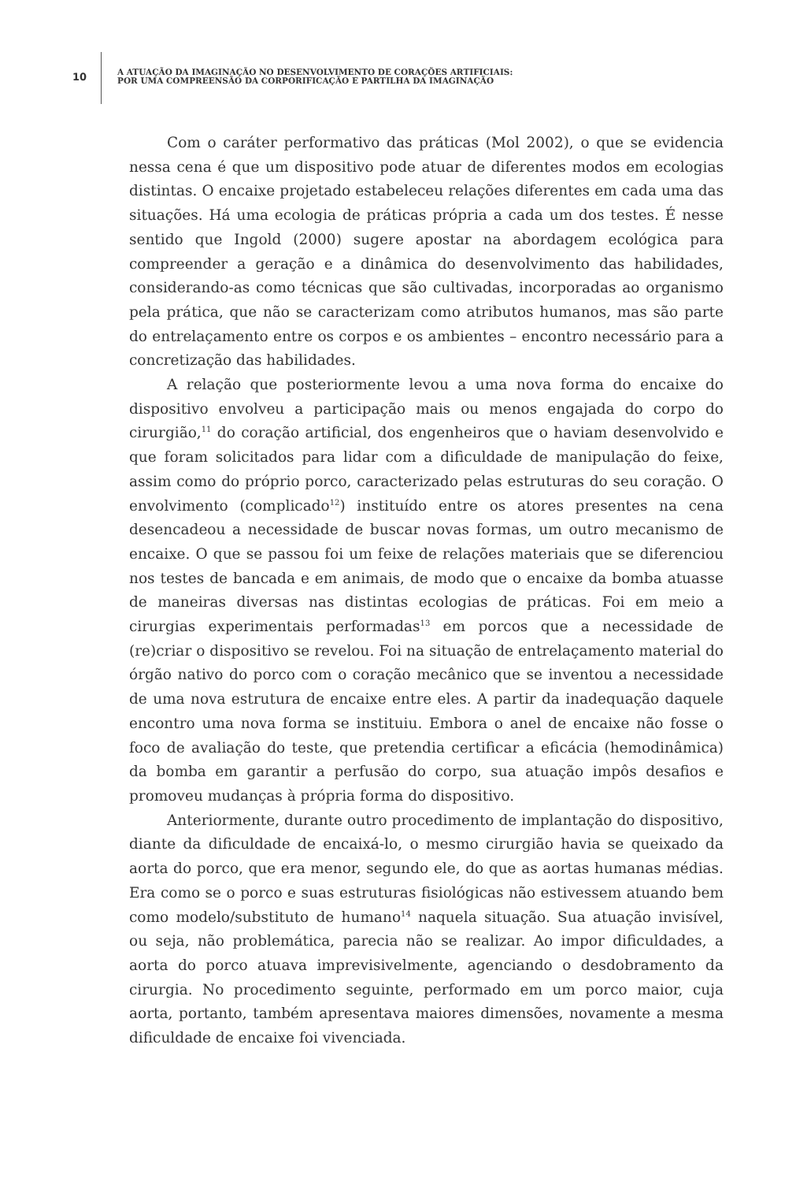10
A ATUAÇÃO DA IMAGINAÇÃO NO DESENVOLVIMENTO DE CORAÇÕES ARTIFICIAIS:
POR UMA COMPREENSÃO DA CORPORIFICAÇÃO E PARTILHA DA IMAGINAÇÃO
Com o caráter performativo das práticas (Mol 2002), o que se evidencia nessa cena é que um dispositivo pode atuar de diferentes modos em ecologias distintas. O encaixe projetado estabeleceu relações diferentes em cada uma das situações. Há uma ecologia de práticas própria a cada um dos testes. É nesse sentido que Ingold (2000) sugere apostar na abordagem ecológica para compreender a geração e a dinâmica do desenvolvimento das habilidades, considerando-as como técnicas que são cultivadas, incorporadas ao organismo pela prática, que não se caracterizam como atributos humanos, mas são parte do entrelaçamento entre os corpos e os ambientes – encontro necessário para a concretização das habilidades.
A relação que posteriormente levou a uma nova forma do encaixe do dispositivo envolveu a participação mais ou menos engajada do corpo do cirurgião,<sup>11</sup> do coração artificial, dos engenheiros que o haviam desenvolvido e que foram solicitados para lidar com a dificuldade de manipulação do feixe, assim como do próprio porco, caracterizado pelas estruturas do seu coração. O envolvimento (complicado<sup>12</sup>) instituído entre os atores presentes na cena desencadeou a necessidade de buscar novas formas, um outro mecanismo de encaixe. O que se passou foi um feixe de relações materiais que se diferenciou nos testes de bancada e em animais, de modo que o encaixe da bomba atuasse de maneiras diversas nas distintas ecologias de práticas. Foi em meio a cirurgias experimentais performadas<sup>13</sup> em porcos que a necessidade de (re)criar o dispositivo se revelou. Foi na situação de entrelaçamento material do órgão nativo do porco com o coração mecânico que se inventou a necessidade de uma nova estrutura de encaixe entre eles. A partir da inadequação daquele encontro uma nova forma se instituiu. Embora o anel de encaixe não fosse o foco de avaliação do teste, que pretendia certificar a eficácia (hemodinâmica) da bomba em garantir a perfusão do corpo, sua atuação impôs desafios e promoveu mudanças à própria forma do dispositivo.
Anteriormente, durante outro procedimento de implantação do dispositivo, diante da dificuldade de encaixá-lo, o mesmo cirurgião havia se queixado da aorta do porco, que era menor, segundo ele, do que as aortas humanas médias. Era como se o porco e suas estruturas fisiológicas não estivessem atuando bem como modelo/substituto de humano<sup>14</sup> naquela situação. Sua atuação invisível, ou seja, não problemática, parecia não se realizar. Ao impor dificuldades, a aorta do porco atuava imprevisivelmente, agenciando o desdobramento da cirurgia. No procedimento seguinte, performado em um porco maior, cuja aorta, portanto, também apresentava maiores dimensões, novamente a mesma dificuldade de encaixe foi vivenciada.